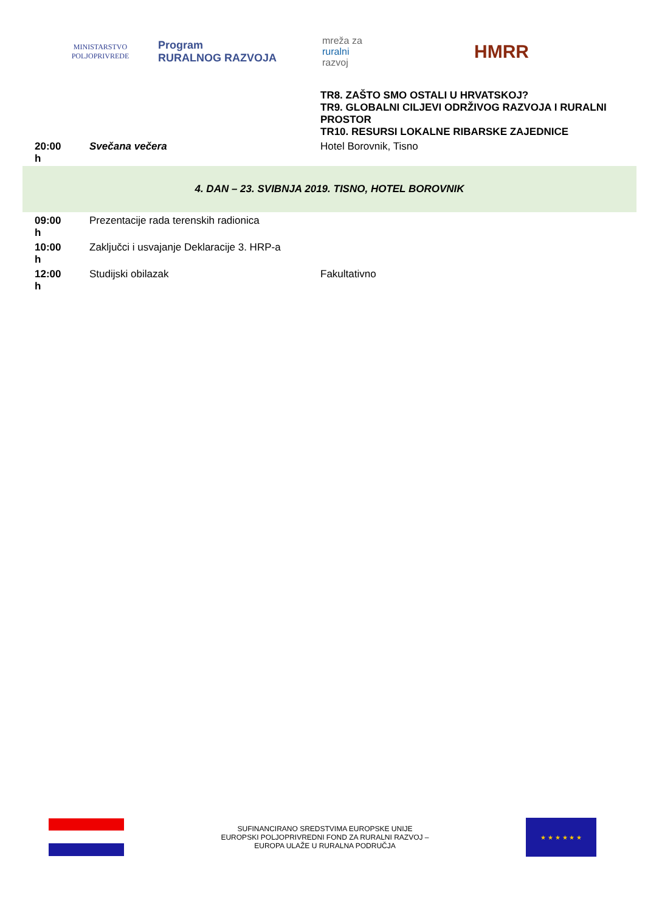MINISTARSTVO POLJOPRIVREDE
Program
RURALNOG RAZVOJA
mreža za
ruralni
razvoj
HMRR
| | | TR8. ZAŠTO SMO OSTALI U HRVATSKOJ? TR9. GLOBALNI CILJEVI ODRŽIVOG RAZVOJA I RURALNI PROSTOR TR10. RESURSI LOKALNE RIBARSKE ZAJEDNICE |
| 20:00 h | Svečana večera | Hotel Borovnik, Tisno |
| 4. DAN – 23. SVIBNJA 2019. TISNO, HOTEL BOROVNIK | | |
| 09:00 h | Prezentacije rada terenskih radionica | |
| 10:00 h | Zaključci i usvajanje Deklaracije 3. HRP-a | |
| 12:00 h | Studijski obilazak | Fakultativno |
SUFINANCIRANO SREDSTVIMA EUROPSKE UNIJE
EUROPSKI POLJOPRIVREDNI FOND ZA RURALNI RAZVOJ –
EUROPA ULAŽE U RURALNA PODRUČJA
★ ★ ★ ★ ★ ★